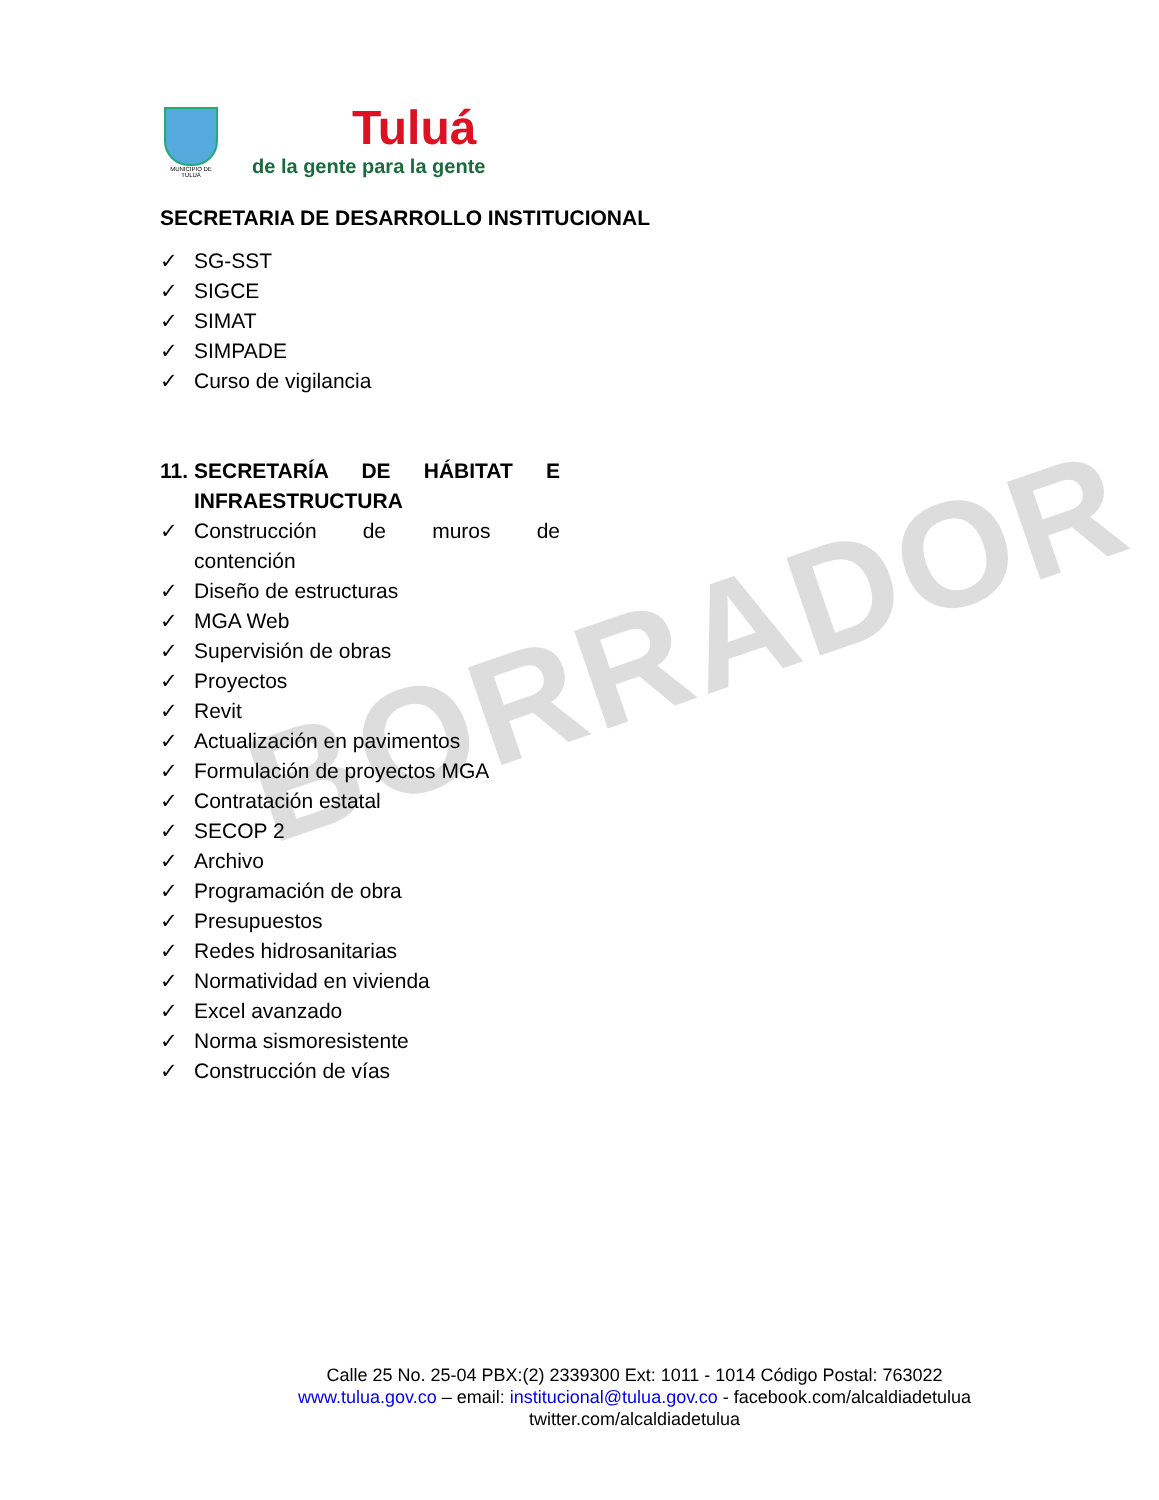BORRADOR
MUNICIPIO DE TULUÁ
Tuluá
de la gente para la gente
SECRETARIA DE DESARROLLO INSTITUCIONAL
✓ SG-SST
✓ SIGCE
✓ SIMAT
✓ SIMPADE
✓ Curso de vigilancia
11. SECRETARÍA DE HÁBITAT E INFRAESTRUCTURA
✓ Construcción de muros de contención
✓ Diseño de estructuras
✓ MGA Web
✓ Supervisión de obras
✓ Proyectos
✓ Revit
✓ Actualización en pavimentos
✓ Formulación de proyectos MGA
✓ Contratación estatal
✓ SECOP 2
✓ Archivo
✓ Programación de obra
✓ Presupuestos
✓ Redes hidrosanitarias
✓ Normatividad en vivienda
✓ Excel avanzado
✓ Norma sismoresistente
✓ Construcción de vías
Calle 25 No. 25-04 PBX:(2) 2339300 Ext: 1011 - 1014 Código Postal: 763022
www.tulua.gov.co – email: institucional@tulua.gov.co - facebook.com/alcaldiadetulua
twitter.com/alcaldiadetulua